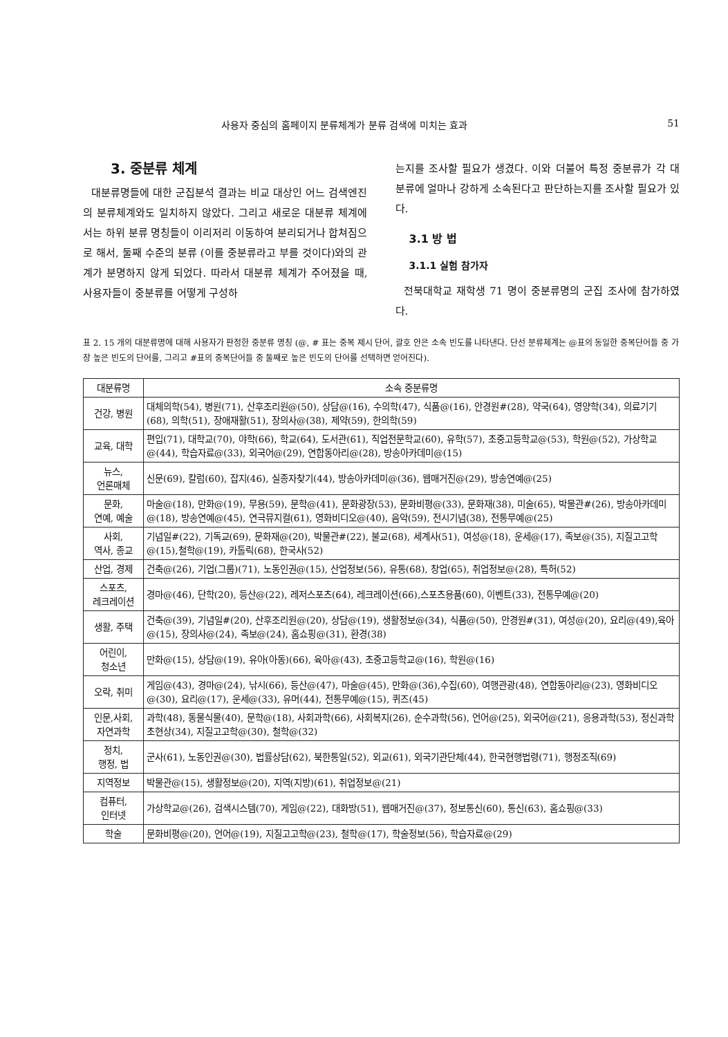사용자 중심의 홈페이지 분류체계가 분류 검색에 미치는 효과 51
3. 중분류 체계
대분류명들에 대한 군집분석 결과는 비교 대상인 어느 검색엔진의 분류체계와도 일치하지 않았다. 그리고 새로운 대분류 체계에서는 하위 분류 명칭들이 이리저리 이동하여 분리되거나 합쳐짐으로 해서, 둘째 수준의 분류 (이를 중분류라고 부를 것이다)와의 관계가 분명하지 않게 되었다. 따라서 대분류 체계가 주어졌을 때, 사용자들이 중분류를 어떻게 구성하
는지를 조사할 필요가 생겼다. 이와 더불어 특정 중분류가 각 대분류에 얼마나 강하게 소속된다고 판단하는지를 조사할 필요가 있다.
3.1 방 법
3.1.1 실험 참가자
전북대학교 재학생 71 명이 중분류명의 군집 조사에 참가하였다.
표 2. 15 개의 대분류명에 대해 사용자가 판정한 중분류 명칭 (@, # 표는 중복 제시 단어, 괄호 안은 소속 빈도를 나타낸다. 단선 분류체계는 @표의 동일한 중복단어들 중 가장 높은 빈도의 단어를, 그리고 #표의 중복단어들 중 둘째로 높은 빈도의 단어를 선택하면 얻어진다).
| 대분류명 | 소속 중분류명 |
| --- | --- |
| 건강, 병원 | 대체의학(54), 병원(71), 산후조리원@(50), 상담@(16), 수의학(47), 식품@(16), 안경원#(28), 약국(64), 영양학(34), 의료기기(68), 의학(51), 장애재활(51), 장의사@(38), 제약(59), 한의학(59) |
| 교육, 대학 | 편입(71), 대학교(70), 야학(66), 학교(64), 도서관(61), 직업전문학교(60), 유학(57), 초중고등학교@(53), 학원@(52), 가상학교@(44), 학습자료@(33), 외국어@(29), 연합동아리@(28), 방송아카데미@(15) |
| 뉴스, 언론매체 | 신문(69), 칼럼(60), 잡지(46), 실종자찾기(44), 방송아카데미@(36), 웹매거진@(29), 방송연예@(25) |
| 문화, 연예, 예술 | 마술@(18), 만화@(19), 무용(59), 문학@(41), 문화광장(53), 문화비평@(33), 문화재(38), 미술(65), 박물관#(26), 방송아카데미@(18), 방송연예@(45), 연극뮤지컬(61), 영화비디오@(40), 음악(59), 전시기념(38), 전통무예@(25) |
| 사회, 역사, 종교 | 기념일#(22), 기독교(69), 문화재@(20), 박물관#(22), 불교(68), 세계사(51), 여성@(18), 운세@(17), 족보@(35), 지질고고학@(15),철학@(19), 카톨릭(68), 한국사(52) |
| 산업, 경제 | 건축@(26), 기업(그룹)(71), 노동인권@(15), 산업정보(56), 유통(68), 창업(65), 취업정보@(28), 특허(52) |
| 스포츠, 레크레이션 | 경마@(46), 단학(20), 등산@(22), 레저스포츠(64), 레크레이션(66),스포츠용품(60), 이벤트(33), 전통무예@(20) |
| 생활, 주택 | 건축@(39), 기념일#(20), 산후조리원@(20), 상담@(19), 생활정보@(34), 식품@(50), 안경원#(31), 여성@(20), 요리@(49),육아@(15), 장의사@(24), 족보@(24), 홈쇼핑@(31), 환경(38) |
| 어린이, 청소년 | 만화@(15), 상담@(19), 유아(아동)(66), 육아@(43), 초중고등학교@(16), 학원@(16) |
| 오락, 취미 | 게임@(43), 경마@(24), 낚시(66), 등산@(47), 마술@(45), 만화@(36),수집(60), 여행관광(48), 연합동아리@(23), 영화비디오@(30), 요리@(17), 운세@(33), 유머(44), 전통무예@(15), 퀴즈(45) |
| 인문,사회, 자연과학 | 과학(48), 동물식물(40), 문학@(18), 사회과학(66), 사회복지(26), 순수과학(56), 언어@(25), 외국어@(21), 응용과학(53), 정신과학초현상(34), 지질고고학@(30), 철학@(32) |
| 정치, 행정, 법 | 군사(61), 노동인권@(30), 법률상담(62), 북한통일(52), 외교(61), 외국기관단체(44), 한국현행법령(71), 행정조직(69) |
| 지역정보 | 박물관@(15), 생활정보@(20), 지역(지방)(61), 취업정보@(21) |
| 컴퓨터, 인터넷 | 가상학교@(26), 검색시스템(70), 게임@(22), 대화방(51), 웹매거진@(37), 정보통신(60), 통신(63), 홈쇼핑@(33) |
| 학술 | 문화비평@(20), 언어@(19), 지질고고학@(23), 철학@(17), 학술정보(56), 학습자료@(29) |